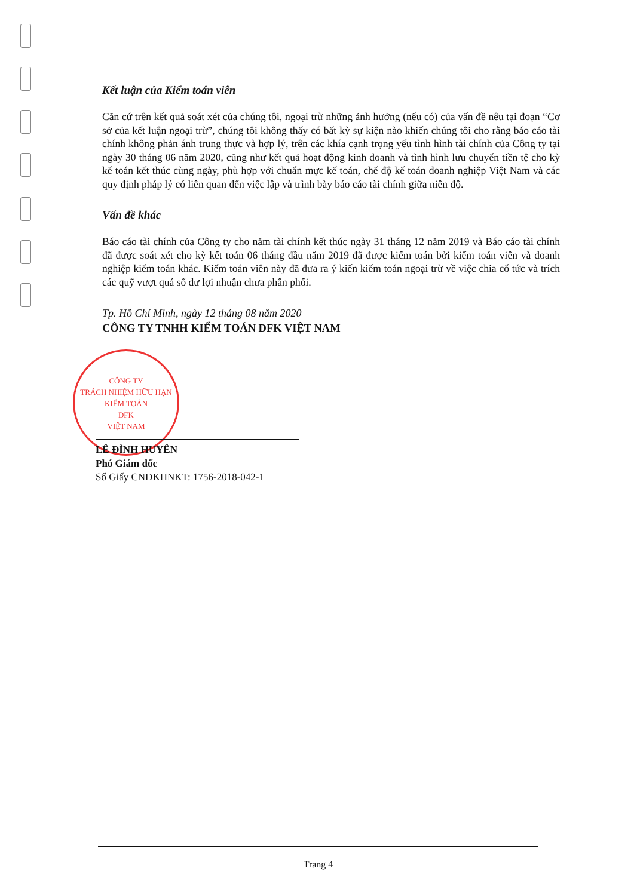CÔNG TY
TRÁCH NHIỆM HỮU HẠN
KIỂM TOÁN
DFK
VIỆT NAM
Kết luận của Kiểm toán viên
Căn cứ trên kết quả soát xét của chúng tôi, ngoại trừ những ảnh hưởng (nếu có) của vấn đề nêu tại đoạn “Cơ sở của kết luận ngoại trừ”, chúng tôi không thấy có bất kỳ sự kiện nào khiến chúng tôi cho rằng báo cáo tài chính không phản ánh trung thực và hợp lý, trên các khía cạnh trọng yếu tình hình tài chính của Công ty tại ngày 30 tháng 06 năm 2020, cũng như kết quả hoạt động kinh doanh và tình hình lưu chuyển tiền tệ cho kỳ kế toán kết thúc cùng ngày, phù hợp với chuẩn mực kế toán, chế độ kế toán doanh nghiệp Việt Nam và các quy định pháp lý có liên quan đến việc lập và trình bày báo cáo tài chính giữa niên độ.
Vấn đề khác
Báo cáo tài chính của Công ty cho năm tài chính kết thúc ngày 31 tháng 12 năm 2019 và Báo cáo tài chính đã được soát xét cho kỳ kết toán 06 tháng đầu năm 2019 đã được kiểm toán bởi kiểm toán viên và doanh nghiệp kiểm toán khác. Kiểm toán viên này đã đưa ra ý kiến kiểm toán ngoại trừ về việc chia cổ tức và trích các quỹ vượt quá số dư lợi nhuận chưa phân phối.
Tp. Hồ Chí Minh, ngày 12 tháng 08 năm 2020
CÔNG TY TNHH KIỂM TOÁN DFK VIỆT NAM
LÊ ĐÌNH HUYÊN
Phó Giám đốc
Số Giấy CNĐKHNKT: 1756-2018-042-1
Trang 4